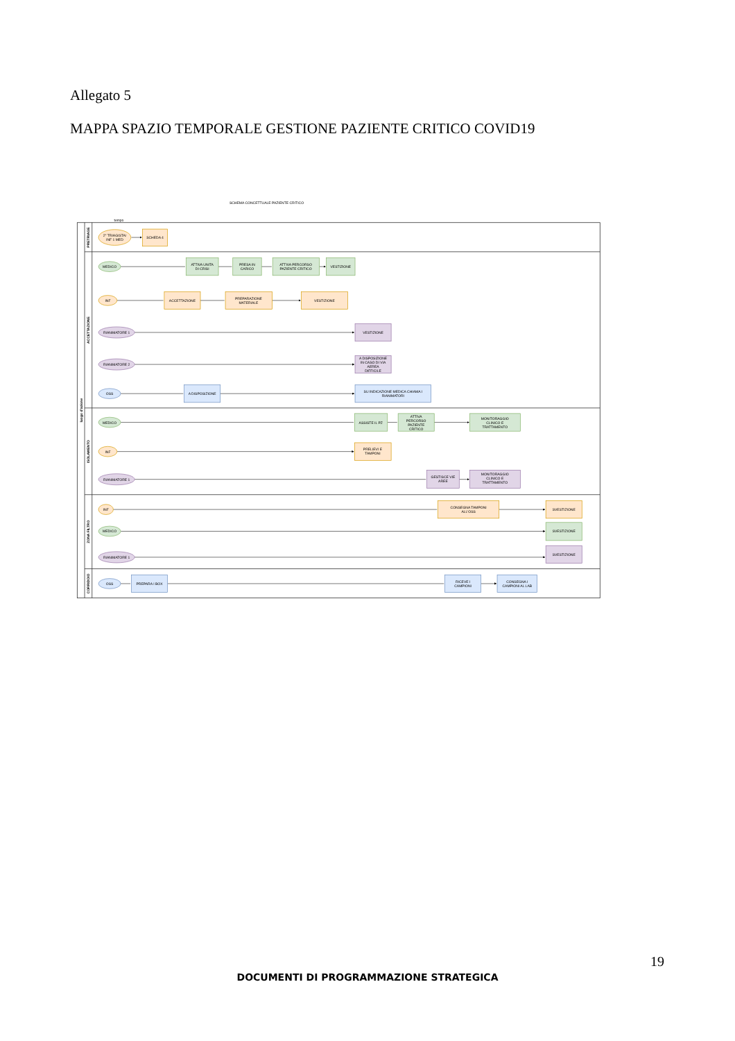Allegato 5
MAPPA SPAZIO TEMPORALE GESTIONE PAZIENTE CRITICO COVID19
SCHEMA CONCETTUALE PAZIENTE CRITICO
tempo
luogo d'azione
PRETRIAGE
ACCETTAZIONE
ISOLAMENTO
ZONA FILTRO
CORRIDOIO
2° TRIAGISTA/
INF 1 MED
SCHEDA 4
MEDICO
ATTIVA UNITA
DI CRISI
PRESA IN
CARICO
ATTIVA PERCORSO
PAZIENTE CRITICO
VESTIZIONE
INF
ACCETTAZIONE
PREPARAZIONE
MATERIALE
VESTIZIONE
RIANIMATORE 1
VESTIZIONE
RIANIMATORE 2
A DISPOSIZIONE
IN CASO DI VIA
AEREA
DIFFICILE
OSS
A DISPOSIZIONE
SU INDICAZIONE MEDICA CHIAMA I
RIANIMATORI
MEDICO
ASSISTE IL PZ
ATTIVA
PERCORSO
PAZIENTE
CRITICO
MONITORAGGIO
CLINICO E
TRATTAMENTO
INF
PRELIEVI E
TAMPONI
RIANIMATORE 1
GESTISCE VIE
AREE
MONITORAGGIO
CLINICO E
TRATTAMENTO
INF
CONSEGNA TAMPONI
ALL'OSS
SVESTIZIONE
MEDICO
SVESTIZIONE
RIANIMATORE 1
SVESTIZIONE
OSS
PREPARA I BOX
RICEVE I
CAMPIONI
CONSEGNA I
CAMPIONI AL LAB
19
DOCUMENTI DI PROGRAMMAZIONE STRATEGICA